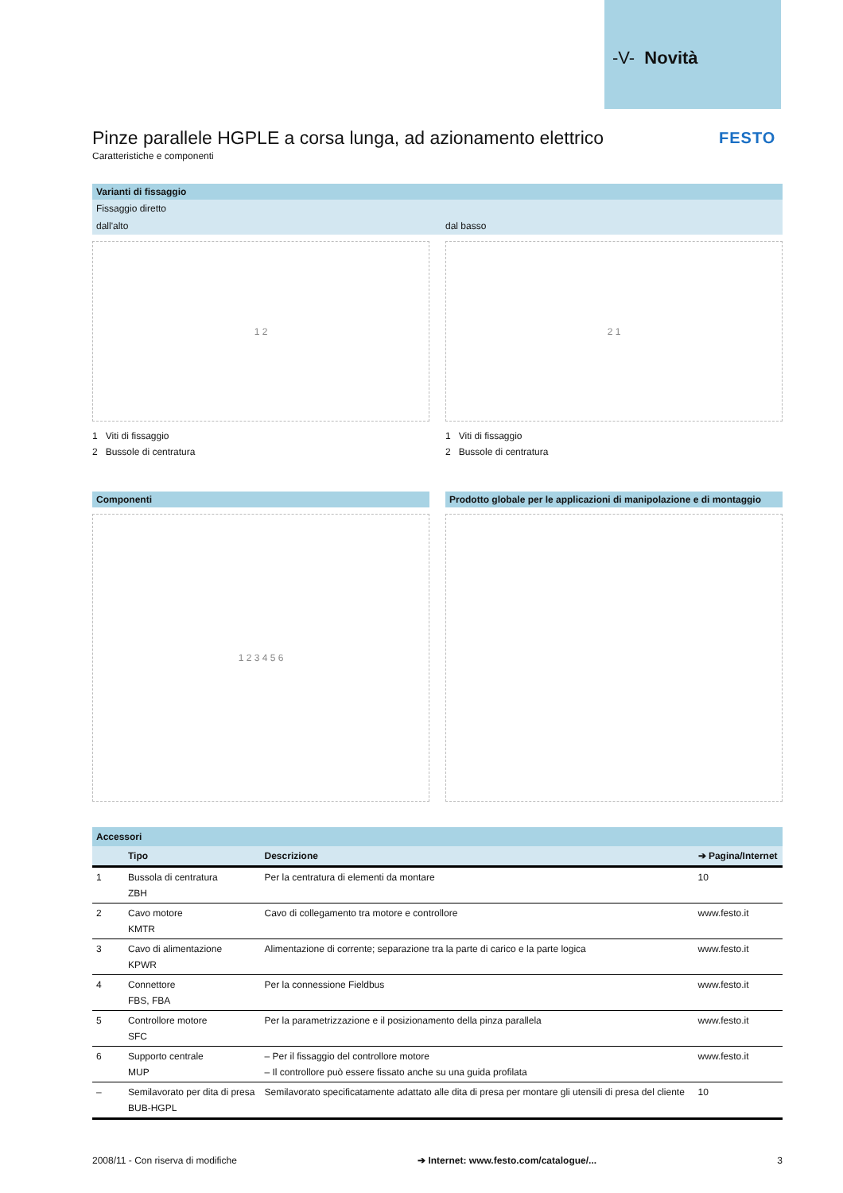-V- Novità
FESTO
Pinze parallele HGPLE a corsa lunga, ad azionamento elettrico
Caratteristiche e componenti
Varianti di fissaggio
Fissaggio diretto
dall'alto dal basso
1 2
1 Viti di fissaggio
2 Bussole di centratura
2 1
1 Viti di fissaggio
2 Bussole di centratura
Componenti
1 2 3 4 5 6
Prodotto globale per le applicazioni di manipolazione e di montaggio
| Accessori | | | |
| --- | --- | --- | --- |
| | Tipo | Descrizione | ➔ Pagina/Internet |
| 1 | Bussola di centratura ZBH | Per la centratura di elementi da montare | 10 |
| 2 | Cavo motore KMTR | Cavo di collegamento tra motore e controllore | www.festo.it |
| 3 | Cavo di alimentazione KPWR | Alimentazione di corrente; separazione tra la parte di carico e la parte logica | www.festo.it |
| 4 | Connettore FBS, FBA | Per la connessione Fieldbus | www.festo.it |
| 5 | Controllore motore SFC | Per la parametrizzazione e il posizionamento della pinza parallela | www.festo.it |
| 6 | Supporto centrale MUP | – Per il fissaggio del controllore motore – Il controllore può essere fissato anche su una guida profilata | www.festo.it |
| – | Semilavorato per dita di presa BUB-HGPL | Semilavorato specificatamente adattato alle dita di presa per montare gli utensili di presa del cliente | 10 |
2008/11 - Con riserva di modifiche ➔ Internet: www.festo.com/catalogue/... 3